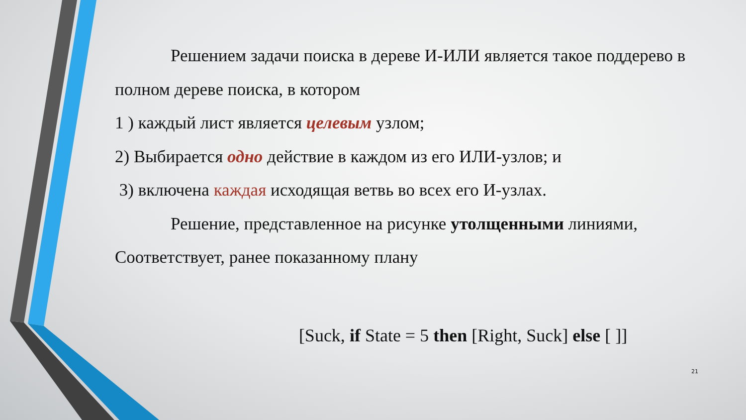Решением задачи поиска в дереве И-ИЛИ является такое поддерево в полном дереве поиска, в котором
1 ) каждый лист является целевым узлом;
2) Выбирается одно действие в каждом из его ИЛИ-узлов; и
3) включена каждая исходящая ветвь во всех его И-узлах.
Решение, представленное на рисунке утолщенными линиями, Соответствует, ранее показанному плану
[Suck, if State = 5 then [Right, Suck] else [ ]]
21